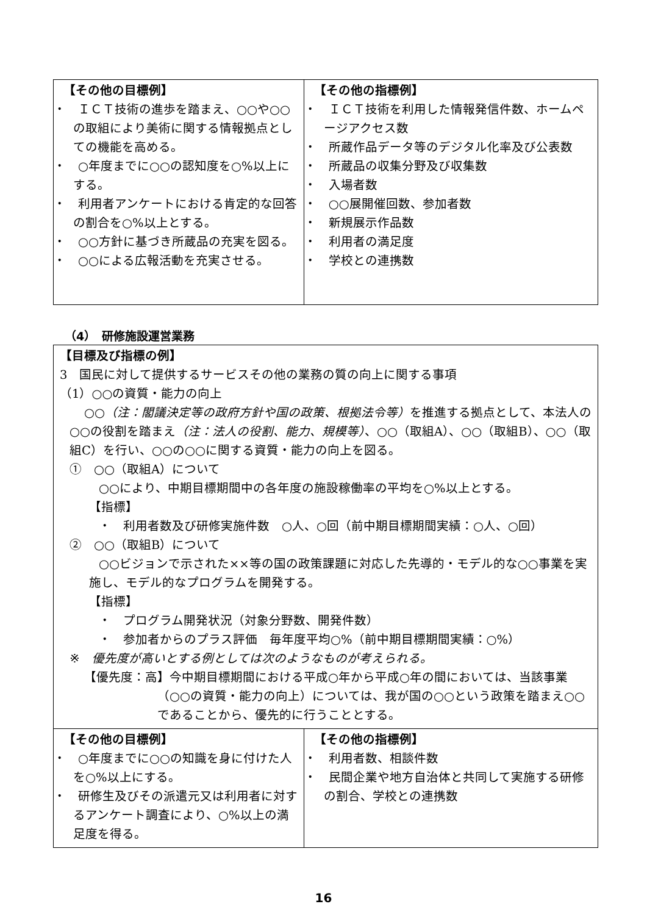| 【その他の目標例】 ・ ＩＣＴ技術の進歩を踏まえ、○○や○○の取組により美術に関する情報拠点としての機能を高める。 ・ ○年度までに○○の認知度を○%以上にする。 ・ 利用者アンケートにおける肯定的な回答の割合を○%以上とする。 ・ ○○方針に基づき所蔵品の充実を図る。 ・ ○○による広報活動を充実させる。 | 【その他の指標例】 ・ ＩＣＴ技術を利用した情報発信件数、ホームページアクセス数 ・ 所蔵作品データ等のデジタル化率及び公表数 ・ 所蔵品の収集分野及び収集数 ・ 入場者数 ・ ○○展開催回数、参加者数 ・ 新規展示作品数 ・ 利用者の満足度 ・ 学校との連携数 |
（4）　研修施設運営業務
| 【目標及び指標の例】 3 国民に対して提供するサービスその他の業務の質の向上に関する事項 （1）○○の資質・能力の向上 ○○ （注：閣議決定等の政府方針や国の政策、根拠法令等） を推進する拠点として、本法人の○○の役割を踏まえ （注：法人の役割、能力、規模等） 、○○（取組A）、○○（取組B）、○○（取組C）を行い、○○の○○に関する資質・能力の向上を図る。 ① ○○（取組A）について ○○により、中期目標期間中の各年度の施設稼働率の平均を○%以上とする。 【指標】 ・ 利用者数及び研修実施件数 ○人、○回（前中期目標期間実績：○人、○回） ② ○○（取組B）について ○○ビジョンで示された××等の国の政策課題に対応した先導的・モデル的な○○事業を実施し、モデル的なプログラムを開発する。 【指標】 ・ プログラム開発状況（対象分野数、開発件数） ・ 参加者からのプラス評価 毎年度平均○%（前中期目標期間実績：○%） ※ 優先度が高いとする例としては次のようなものが考えられる。 【優先度：高】今中期目標期間における平成○年から平成○年の間においては、当該事業（○○の資質・能力の向上）については、我が国の○○という政策を踏まえ○○であることから、優先的に行うこととする。 | |
| 【その他の目標例】 ・ ○年度までに○○の知識を身に付けた人を○%以上にする。 ・ 研修生及びその派遣元又は利用者に対するアンケート調査により、○%以上の満足度を得る。 | 【その他の指標例】 ・ 利用者数、相談件数 ・ 民間企業や地方自治体と共同して実施する研修の割合、学校との連携数 |
16